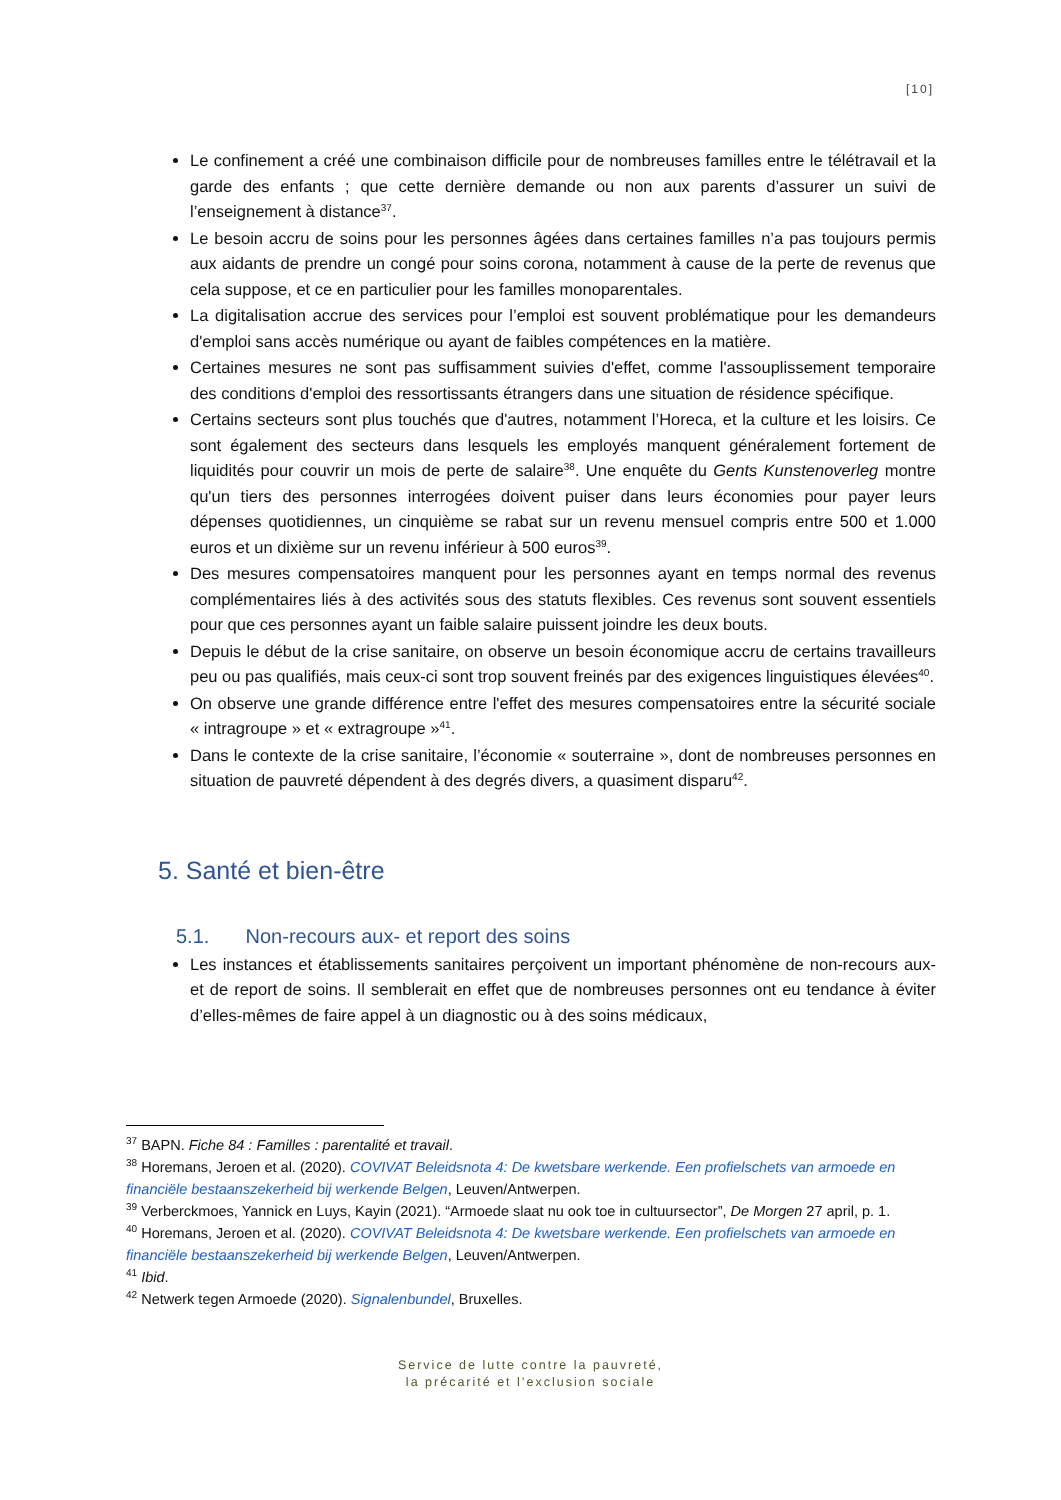[10]
Le confinement a créé une combinaison difficile pour de nombreuses familles entre le télétravail et la garde des enfants ; que cette dernière demande ou non aux parents d’assurer un suivi de l’enseignement à distance<sup>37</sup>.
Le besoin accru de soins pour les personnes âgées dans certaines familles n’a pas toujours permis aux aidants de prendre un congé pour soins corona, notamment à cause de la perte de revenus que cela suppose, et ce en particulier pour les familles monoparentales.
La digitalisation accrue des services pour l’emploi est souvent problématique pour les demandeurs d'emploi sans accès numérique ou ayant de faibles compétences en la matière.
Certaines mesures ne sont pas suffisamment suivies d'effet, comme l'assouplissement temporaire des conditions d'emploi des ressortissants étrangers dans une situation de résidence spécifique.
Certains secteurs sont plus touchés que d'autres, notamment l’Horeca, et la culture et les loisirs. Ce sont également des secteurs dans lesquels les employés manquent généralement fortement de liquidités pour couvrir un mois de perte de salaire<sup>38</sup>. Une enquête du Gents Kunstenoverleg montre qu'un tiers des personnes interrogées doivent puiser dans leurs économies pour payer leurs dépenses quotidiennes, un cinquième se rabat sur un revenu mensuel compris entre 500 et 1.000 euros et un dixième sur un revenu inférieur à 500 euros<sup>39</sup>.
Des mesures compensatoires manquent pour les personnes ayant en temps normal des revenus complémentaires liés à des activités sous des statuts flexibles. Ces revenus sont souvent essentiels pour que ces personnes ayant un faible salaire puissent joindre les deux bouts.
Depuis le début de la crise sanitaire, on observe un besoin économique accru de certains travailleurs peu ou pas qualifiés, mais ceux-ci sont trop souvent freinés par des exigences linguistiques élevées<sup>40</sup>.
On observe une grande différence entre l'effet des mesures compensatoires entre la sécurité sociale « intragroupe » et « extragroupe »<sup>41</sup>.
Dans le contexte de la crise sanitaire, l’économie « souterraine », dont de nombreuses personnes en situation de pauvreté dépendent à des degrés divers, a quasiment disparu<sup>42</sup>.
5. Santé et bien-être
5.1. Non-recours aux- et report des soins
Les instances et établissements sanitaires perçoivent un important phénomène de non-recours aux- et de report de soins. Il semblerait en effet que de nombreuses personnes ont eu tendance à éviter d’elles-mêmes de faire appel à un diagnostic ou à des soins médicaux,
<sup>37</sup> BAPN. Fiche 84 : Familles : parentalité et travail.
<sup>38</sup> Horemans, Jeroen et al. (2020). COVIVAT Beleidsnota 4: De kwetsbare werkende. Een profielschets van armoede en financiële bestaanszekerheid bij werkende Belgen, Leuven/Antwerpen.
<sup>39</sup> Verberckmoes, Yannick en Luys, Kayin (2021). “Armoede slaat nu ook toe in cultuursector”, De Morgen 27 april, p. 1.
<sup>40</sup> Horemans, Jeroen et al. (2020). COVIVAT Beleidsnota 4: De kwetsbare werkende. Een profielschets van armoede en financiële bestaanszekerheid bij werkende Belgen, Leuven/Antwerpen.
<sup>41</sup> Ibid.
<sup>42</sup> Netwerk tegen Armoede (2020). Signalenbundel, Bruxelles.
Service de lutte contre la pauvreté,
la précarité et l’exclusion sociale